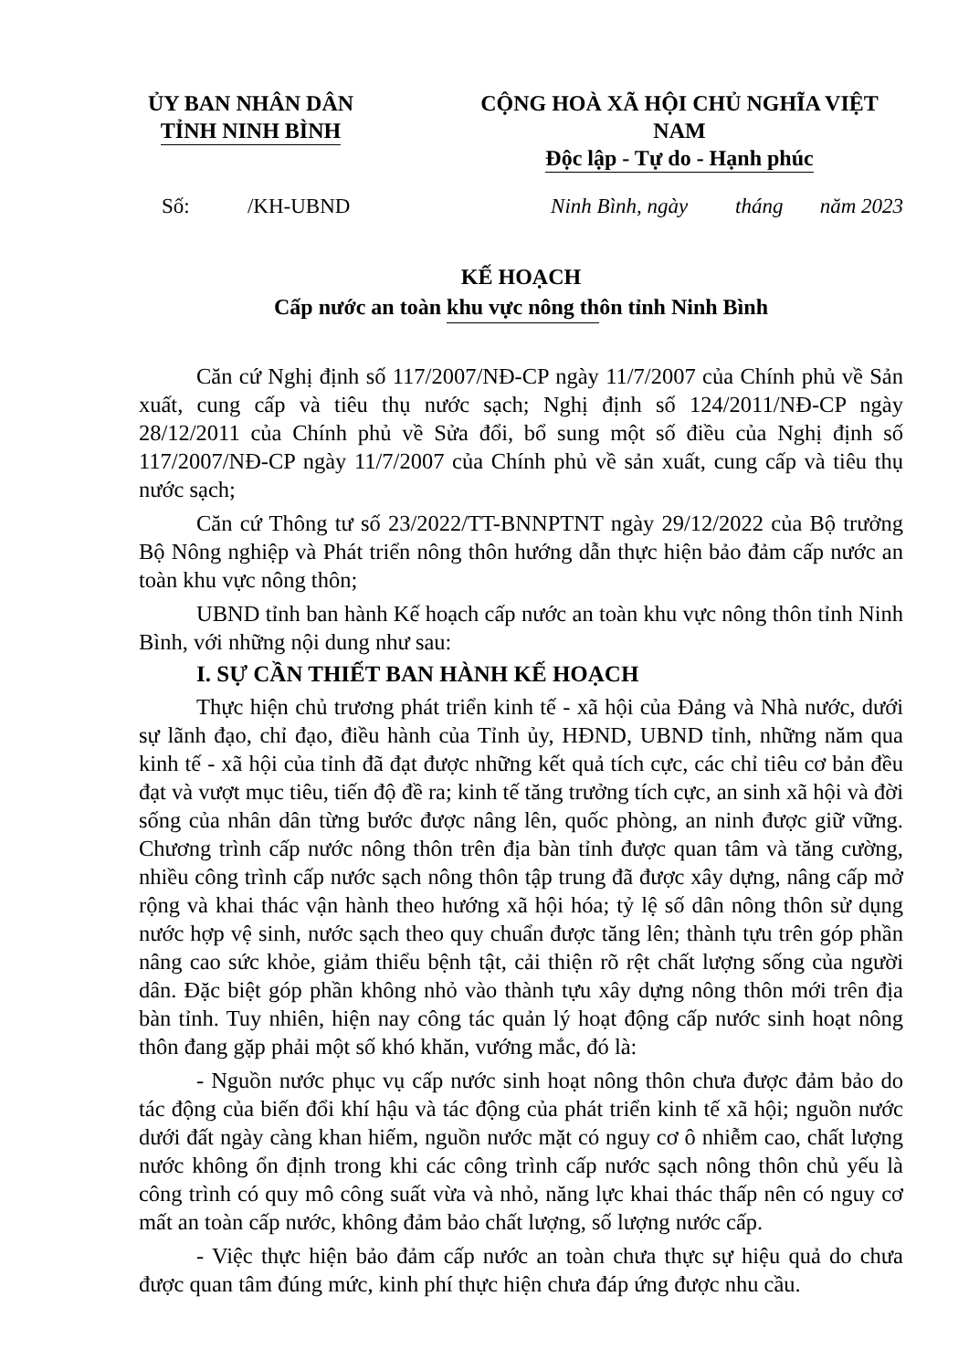ỦY BAN NHÂN DÂN
TỈNH NINH BÌNH
CỘNG HOÀ XÃ HỘI CHỦ NGHĨA VIỆT NAM
Độc lập - Tự do - Hạnh phúc
Số: /KH-UBND
Ninh Bình, ngày tháng năm 2023
KẾ HOẠCH
Cấp nước an toàn khu vực nông thôn tỉnh Ninh Bình
Căn cứ Nghị định số 117/2007/NĐ-CP ngày 11/7/2007 của Chính phủ về Sản xuất, cung cấp và tiêu thụ nước sạch; Nghị định số 124/2011/NĐ-CP ngày 28/12/2011 của Chính phủ về Sửa đổi, bổ sung một số điều của Nghị định số 117/2007/NĐ-CP ngày 11/7/2007 của Chính phủ về sản xuất, cung cấp và tiêu thụ nước sạch;
Căn cứ Thông tư số 23/2022/TT-BNNPTNT ngày 29/12/2022 của Bộ trưởng Bộ Nông nghiệp và Phát triển nông thôn hướng dẫn thực hiện bảo đảm cấp nước an toàn khu vực nông thôn;
UBND tỉnh ban hành Kế hoạch cấp nước an toàn khu vực nông thôn tỉnh Ninh Bình, với những nội dung như sau:
I. SỰ CẦN THIẾT BAN HÀNH KẾ HOẠCH
Thực hiện chủ trương phát triển kinh tế - xã hội của Đảng và Nhà nước, dưới sự lãnh đạo, chỉ đạo, điều hành của Tỉnh ủy, HĐND, UBND tỉnh, những năm qua kinh tế - xã hội của tỉnh đã đạt được những kết quả tích cực, các chỉ tiêu cơ bản đều đạt và vượt mục tiêu, tiến độ đề ra; kinh tế tăng trưởng tích cực, an sinh xã hội và đời sống của nhân dân từng bước được nâng lên, quốc phòng, an ninh được giữ vững. Chương trình cấp nước nông thôn trên địa bàn tỉnh được quan tâm và tăng cường, nhiều công trình cấp nước sạch nông thôn tập trung đã được xây dựng, nâng cấp mở rộng và khai thác vận hành theo hướng xã hội hóa; tỷ lệ số dân nông thôn sử dụng nước hợp vệ sinh, nước sạch theo quy chuẩn được tăng lên; thành tựu trên góp phần nâng cao sức khỏe, giảm thiểu bệnh tật, cải thiện rõ rệt chất lượng sống của người dân. Đặc biệt góp phần không nhỏ vào thành tựu xây dựng nông thôn mới trên địa bàn tỉnh. Tuy nhiên, hiện nay công tác quản lý hoạt động cấp nước sinh hoạt nông thôn đang gặp phải một số khó khăn, vướng mắc, đó là:
- Nguồn nước phục vụ cấp nước sinh hoạt nông thôn chưa được đảm bảo do tác động của biến đổi khí hậu và tác động của phát triển kinh tế xã hội; nguồn nước dưới đất ngày càng khan hiếm, nguồn nước mặt có nguy cơ ô nhiễm cao, chất lượng nước không ổn định trong khi các công trình cấp nước sạch nông thôn chủ yếu là công trình có quy mô công suất vừa và nhỏ, năng lực khai thác thấp nên có nguy cơ mất an toàn cấp nước, không đảm bảo chất lượng, số lượng nước cấp.
- Việc thực hiện bảo đảm cấp nước an toàn chưa thực sự hiệu quả do chưa được quan tâm đúng mức, kinh phí thực hiện chưa đáp ứng được nhu cầu.